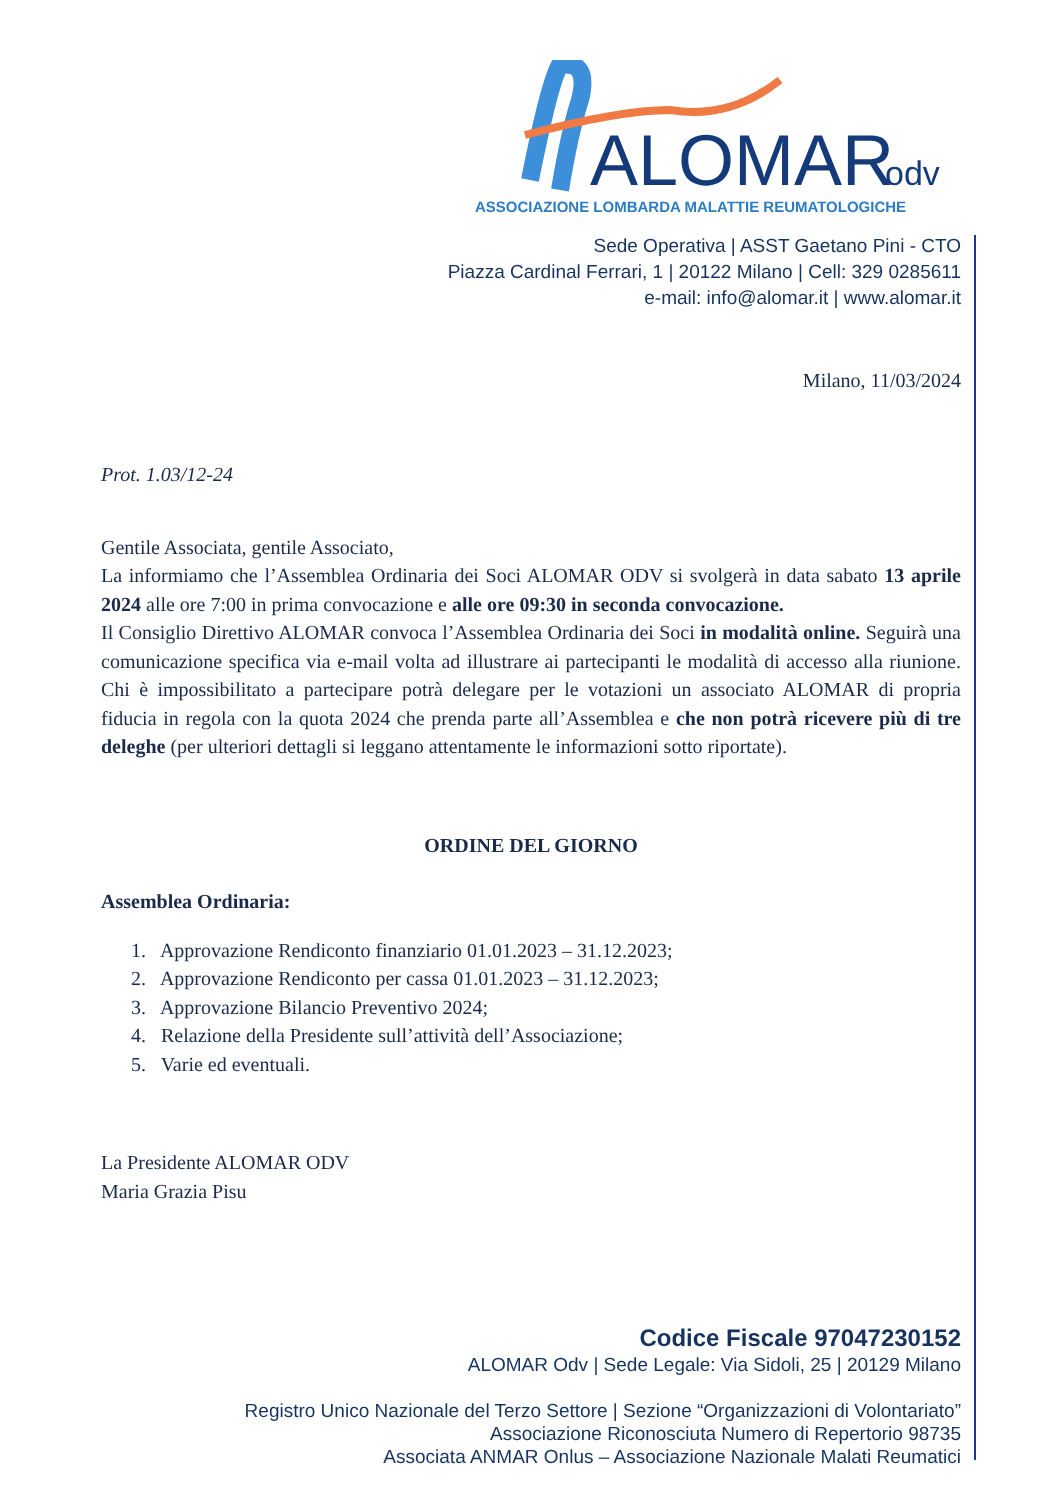ALOMAR
odv
ASSOCIAZIONE LOMBARDA MALATTIE REUMATOLOGICHE
Sede Operativa | ASST Gaetano Pini - CTO
Piazza Cardinal Ferrari, 1 | 20122 Milano | Cell: 329 0285611
e-mail: info@alomar.it | www.alomar.it
Milano, 11/03/2024
Prot. 1.03/12-24
Gentile Associata, gentile Associato,
La informiamo che l’Assemblea Ordinaria dei Soci ALOMAR ODV si svolgerà in data sabato 13 aprile 2024 alle ore 7:00 in prima convocazione e alle ore 09:30 in seconda convocazione.
Il Consiglio Direttivo ALOMAR convoca l’Assemblea Ordinaria dei Soci in modalità online. Seguirà una comunicazione specifica via e-mail volta ad illustrare ai partecipanti le modalità di accesso alla riunione. Chi è impossibilitato a partecipare potrà delegare per le votazioni un associato ALOMAR di propria fiducia in regola con la quota 2024 che prenda parte all’Assemblea e che non potrà ricevere più di tre deleghe (per ulteriori dettagli si leggano attentamente le informazioni sotto riportate).
ORDINE DEL GIORNO
Assemblea Ordinaria:
1. Approvazione Rendiconto finanziario 01.01.2023 – 31.12.2023;
2. Approvazione Rendiconto per cassa 01.01.2023 – 31.12.2023;
3. Approvazione Bilancio Preventivo 2024;
4. Relazione della Presidente sull’attività dell’Associazione;
5. Varie ed eventuali.
La Presidente ALOMAR ODV
Maria Grazia Pisu
Codice Fiscale 97047230152
ALOMAR Odv | Sede Legale: Via Sidoli, 25 | 20129 Milano
Registro Unico Nazionale del Terzo Settore | Sezione “Organizzazioni di Volontariato”
Associazione Riconosciuta Numero di Repertorio 98735
Associata ANMAR Onlus – Associazione Nazionale Malati Reumatici